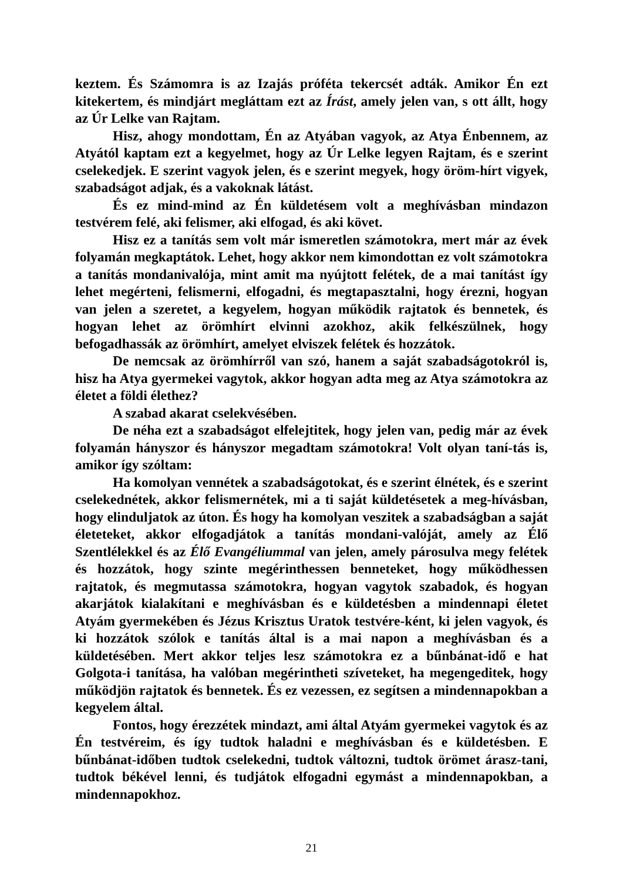keztem. És Számomra is az Izajás próféta tekercsét adták. Amikor Én ezt kitekertem, és mindjárt megláttam ezt az Írást, amely jelen van, s ott állt, hogy az Úr Lelke van Rajtam.
Hisz, ahogy mondottam, Én az Atyában vagyok, az Atya Énbennem, az Atyától kaptam ezt a kegyelmet, hogy az Úr Lelke legyen Rajtam, és e szerint cselekedjek. E szerint vagyok jelen, és e szerint megyek, hogy öröm-hírt vigyek, szabadságot adjak, és a vakoknak látást.
És ez mind-mind az Én küldetésem volt a meghívásban mindazon testvérem felé, aki felismer, aki elfogad, és aki követ.
Hisz ez a tanítás sem volt már ismeretlen számotokra, mert már az évek folyamán megkaptátok. Lehet, hogy akkor nem kimondottan ez volt számotokra a tanítás mondanivalója, mint amit ma nyújtott felétek, de a mai tanítást így lehet megérteni, felismerni, elfogadni, és megtapasztalni, hogy érezni, hogyan van jelen a szeretet, a kegyelem, hogyan működik rajtatok és bennetek, és hogyan lehet az örömhírt elvinni azokhoz, akik felkészülnek, hogy befogadhassák az örömhírt, amelyet elviszek felétek és hozzátok.
De nemcsak az örömhírről van szó, hanem a saját szabadságotokról is, hisz ha Atya gyermekei vagytok, akkor hogyan adta meg az Atya számotokra az életet a földi élethez?
A szabad akarat cselekvésében.
De néha ezt a szabadságot elfelejtitek, hogy jelen van, pedig már az évek folyamán hányszor és hányszor megadtam számotokra! Volt olyan taní-tás is, amikor így szóltam:
Ha komolyan vennétek a szabadságotokat, és e szerint élnétek, és e szerint cselekednétek, akkor felismernétek, mi a ti saját küldetésetek a meg-hívásban, hogy elinduljatok az úton. És hogy ha komolyan veszitek a szabadságban a saját életeteket, akkor elfogadjátok a tanítás mondani-valóját, amely az Élő Szentlélekkel és az Élő Evangéliummal van jelen, amely párosulva megy felétek és hozzátok, hogy szinte megérinthessen benneteket, hogy működhessen rajtatok, és megmutassa számotokra, hogyan vagytok szabadok, és hogyan akarjátok kialakítani e meghívásban és e küldetésben a mindennapi életet Atyám gyermekében és Jézus Krisztus Uratok testvére-ként, ki jelen vagyok, és ki hozzátok szólok e tanítás által is a mai napon a meghívásban és a küldetésében. Mert akkor teljes lesz számotokra ez a bűnbánat-idő e hat Golgota-i tanítása, ha valóban megérintheti szíveteket, ha megengeditek, hogy működjön rajtatok és bennetek. És ez vezessen, ez segítsen a mindennapokban a kegyelem által.
Fontos, hogy érezzétek mindazt, ami által Atyám gyermekei vagytok és az Én testvéreim, és így tudtok haladni e meghívásban és e küldetésben. E bűnbánat-időben tudtok cselekedni, tudtok változni, tudtok örömet árasz-tani, tudtok békével lenni, és tudjátok elfogadni egymást a mindennapokban, a mindennapokhoz.
21